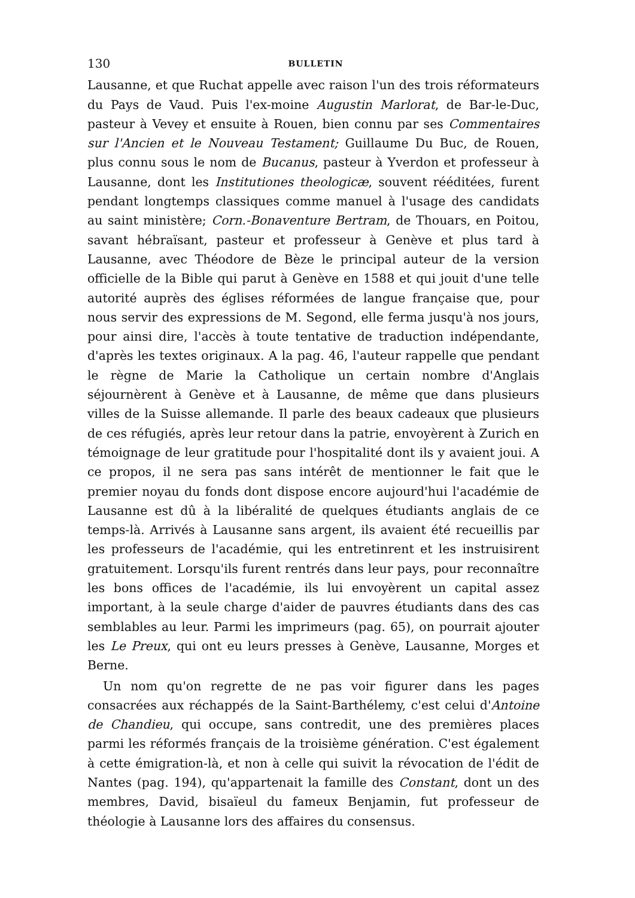130 BULLETIN
Lausanne, et que Ruchat appelle avec raison l'un des trois réformateurs du Pays de Vaud. Puis l'ex-moine Augustin Marlorat, de Bar-le-Duc, pasteur à Vevey et ensuite à Rouen, bien connu par ses Commentaires sur l'Ancien et le Nouveau Testament; Guillaume Du Buc, de Rouen, plus connu sous le nom de Bucanus, pasteur à Yverdon et professeur à Lausanne, dont les Institutiones theologicæ, souvent rééditées, furent pendant longtemps classiques comme manuel à l'usage des candidats au saint ministère; Corn.-Bonaventure Bertram, de Thouars, en Poitou, savant hébraïsant, pasteur et professeur à Genève et plus tard à Lausanne, avec Théodore de Bèze le principal auteur de la version officielle de la Bible qui parut à Genève en 1588 et qui jouit d'une telle autorité auprès des églises réformées de langue française que, pour nous servir des expressions de M. Segond, elle ferma jusqu'à nos jours, pour ainsi dire, l'accès à toute tentative de traduction indépendante, d'après les textes originaux. A la pag. 46, l'auteur rappelle que pendant le règne de Marie la Catholique un certain nombre d'Anglais séjournèrent à Genève et à Lausanne, de même que dans plusieurs villes de la Suisse allemande. Il parle des beaux cadeaux que plusieurs de ces réfugiés, après leur retour dans la patrie, envoyèrent à Zurich en témoignage de leur gratitude pour l'hospitalité dont ils y avaient joui. A ce propos, il ne sera pas sans intérêt de mentionner le fait que le premier noyau du fonds dont dispose encore aujourd'hui l'académie de Lausanne est dû à la libéralité de quelques étudiants anglais de ce temps-là. Arrivés à Lausanne sans argent, ils avaient été recueillis par les professeurs de l'académie, qui les entretinrent et les instruisirent gratuitement. Lorsqu'ils furent rentrés dans leur pays, pour reconnaître les bons offices de l'académie, ils lui envoyèrent un capital assez important, à la seule charge d'aider de pauvres étudiants dans des cas semblables au leur. Parmi les imprimeurs (pag. 65), on pourrait ajouter les Le Preux, qui ont eu leurs presses à Genève, Lausanne, Morges et Berne.
Un nom qu'on regrette de ne pas voir figurer dans les pages consacrées aux réchappés de la Saint-Barthélemy, c'est celui d'Antoine de Chandieu, qui occupe, sans contredit, une des premières places parmi les réformés français de la troisième génération. C'est également à cette émigration-là, et non à celle qui suivit la révocation de l'édit de Nantes (pag. 194), qu'appartenait la famille des Constant, dont un des membres, David, bisaïeul du fameux Benjamin, fut professeur de théologie à Lausanne lors des affaires du consensus.